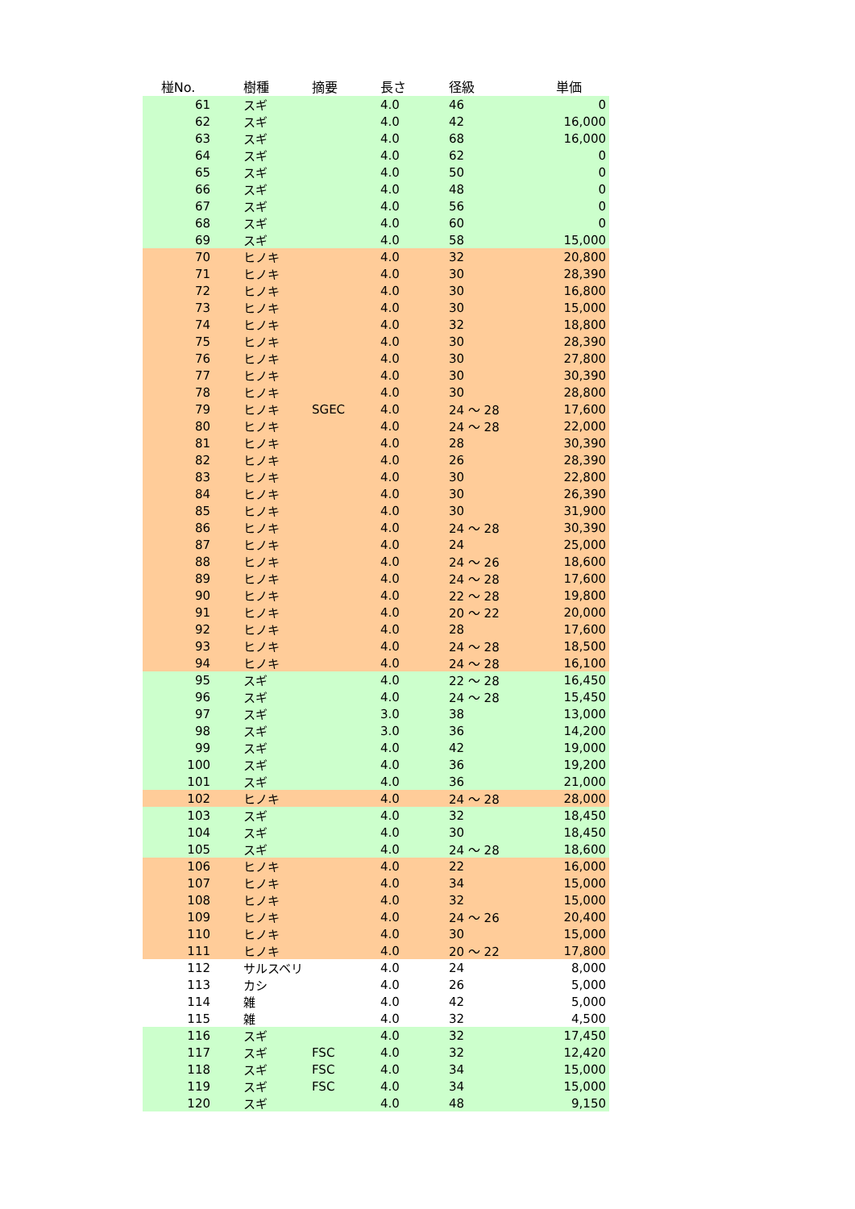| 椪No. | | 樹種 | 摘要 | 長さ | 径級 | 単価 |
| --- | --- | --- | --- | --- | --- | --- |
| 61 | | スギ | | 4.0 | 46 | 0 |
| 62 | | スギ | | 4.0 | 42 | 16,000 |
| 63 | | スギ | | 4.0 | 68 | 16,000 |
| 64 | | スギ | | 4.0 | 62 | 0 |
| 65 | | スギ | | 4.0 | 50 | 0 |
| 66 | | スギ | | 4.0 | 48 | 0 |
| 67 | | スギ | | 4.0 | 56 | 0 |
| 68 | | スギ | | 4.0 | 60 | 0 |
| 69 | | スギ | | 4.0 | 58 | 15,000 |
| 70 | | ヒノキ | | 4.0 | 32 | 20,800 |
| 71 | | ヒノキ | | 4.0 | 30 | 28,390 |
| 72 | | ヒノキ | | 4.0 | 30 | 16,800 |
| 73 | | ヒノキ | | 4.0 | 30 | 15,000 |
| 74 | | ヒノキ | | 4.0 | 32 | 18,800 |
| 75 | | ヒノキ | | 4.0 | 30 | 28,390 |
| 76 | | ヒノキ | | 4.0 | 30 | 27,800 |
| 77 | | ヒノキ | | 4.0 | 30 | 30,390 |
| 78 | | ヒノキ | | 4.0 | 30 | 28,800 |
| 79 | | ヒノキ | SGEC | 4.0 | 24 ～ 28 | 17,600 |
| 80 | | ヒノキ | | 4.0 | 24 ～ 28 | 22,000 |
| 81 | | ヒノキ | | 4.0 | 28 | 30,390 |
| 82 | | ヒノキ | | 4.0 | 26 | 28,390 |
| 83 | | ヒノキ | | 4.0 | 30 | 22,800 |
| 84 | | ヒノキ | | 4.0 | 30 | 26,390 |
| 85 | | ヒノキ | | 4.0 | 30 | 31,900 |
| 86 | | ヒノキ | | 4.0 | 24 ～ 28 | 30,390 |
| 87 | | ヒノキ | | 4.0 | 24 | 25,000 |
| 88 | | ヒノキ | | 4.0 | 24 ～ 26 | 18,600 |
| 89 | | ヒノキ | | 4.0 | 24 ～ 28 | 17,600 |
| 90 | | ヒノキ | | 4.0 | 22 ～ 28 | 19,800 |
| 91 | | ヒノキ | | 4.0 | 20 ～ 22 | 20,000 |
| 92 | | ヒノキ | | 4.0 | 28 | 17,600 |
| 93 | | ヒノキ | | 4.0 | 24 ～ 28 | 18,500 |
| 94 | | ヒノキ | | 4.0 | 24 ～ 28 | 16,100 |
| 95 | | スギ | | 4.0 | 22 ～ 28 | 16,450 |
| 96 | | スギ | | 4.0 | 24 ～ 28 | 15,450 |
| 97 | | スギ | | 3.0 | 38 | 13,000 |
| 98 | | スギ | | 3.0 | 36 | 14,200 |
| 99 | | スギ | | 4.0 | 42 | 19,000 |
| 100 | | スギ | | 4.0 | 36 | 19,200 |
| 101 | | スギ | | 4.0 | 36 | 21,000 |
| 102 | | ヒノキ | | 4.0 | 24 ～ 28 | 28,000 |
| 103 | | スギ | | 4.0 | 32 | 18,450 |
| 104 | | スギ | | 4.0 | 30 | 18,450 |
| 105 | | スギ | | 4.0 | 24 ～ 28 | 18,600 |
| 106 | | ヒノキ | | 4.0 | 22 | 16,000 |
| 107 | | ヒノキ | | 4.0 | 34 | 15,000 |
| 108 | | ヒノキ | | 4.0 | 32 | 15,000 |
| 109 | | ヒノキ | | 4.0 | 24 ～ 26 | 20,400 |
| 110 | | ヒノキ | | 4.0 | 30 | 15,000 |
| 111 | | ヒノキ | | 4.0 | 20 ～ 22 | 17,800 |
| 112 | | サルスベリ | | 4.0 | 24 | 8,000 |
| 113 | | カシ | | 4.0 | 26 | 5,000 |
| 114 | | 雑 | | 4.0 | 42 | 5,000 |
| 115 | | 雑 | | 4.0 | 32 | 4,500 |
| 116 | | スギ | | 4.0 | 32 | 17,450 |
| 117 | | スギ | FSC | 4.0 | 32 | 12,420 |
| 118 | | スギ | FSC | 4.0 | 34 | 15,000 |
| 119 | | スギ | FSC | 4.0 | 34 | 15,000 |
| 120 | | スギ | | 4.0 | 48 | 9,150 |